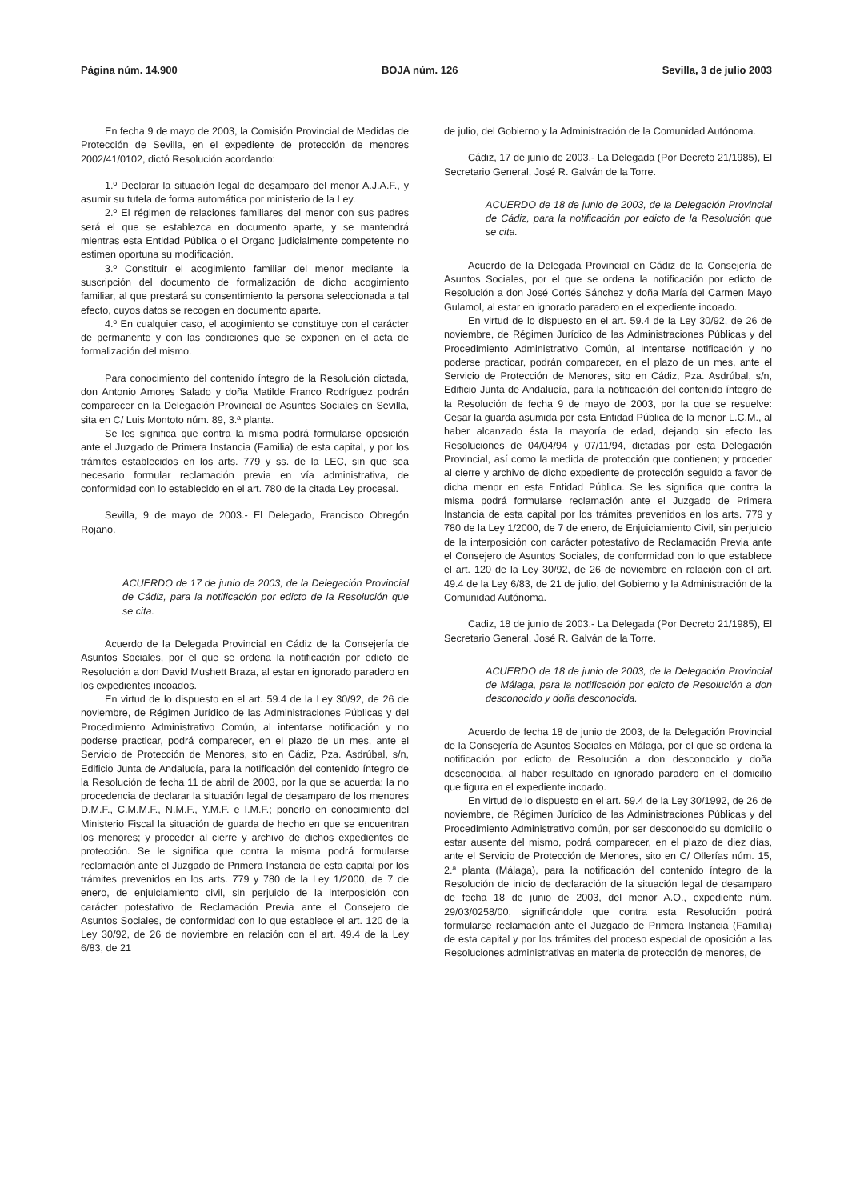Página núm. 14.900 BOJA núm. 126 Sevilla, 3 de julio 2003
En fecha 9 de mayo de 2003, la Comisión Provincial de Medidas de Protección de Sevilla, en el expediente de protección de menores 2002/41/0102, dictó Resolución acordando:
1.º Declarar la situación legal de desamparo del menor A.J.A.F., y asumir su tutela de forma automática por ministerio de la Ley.
2.º El régimen de relaciones familiares del menor con sus padres será el que se establezca en documento aparte, y se mantendrá mientras esta Entidad Pública o el Organo judicialmente competente no estimen oportuna su modificación.
3.º Constituir el acogimiento familiar del menor mediante la suscripción del documento de formalización de dicho acogimiento familiar, al que prestará su consentimiento la persona seleccionada a tal efecto, cuyos datos se recogen en documento aparte.
4.º En cualquier caso, el acogimiento se constituye con el carácter de permanente y con las condiciones que se exponen en el acta de formalización del mismo.
Para conocimiento del contenido íntegro de la Resolución dictada, don Antonio Amores Salado y doña Matilde Franco Rodríguez podrán comparecer en la Delegación Provincial de Asuntos Sociales en Sevilla, sita en C/ Luis Montoto núm. 89, 3.ª planta.
Se les significa que contra la misma podrá formularse oposición ante el Juzgado de Primera Instancia (Familia) de esta capital, y por los trámites establecidos en los arts. 779 y ss. de la LEC, sin que sea necesario formular reclamación previa en vía administrativa, de conformidad con lo establecido en el art. 780 de la citada Ley procesal.
Sevilla, 9 de mayo de 2003.- El Delegado, Francisco Obregón Rojano.
ACUERDO de 17 de junio de 2003, de la Delegación Provincial de Cádiz, para la notificación por edicto de la Resolución que se cita.
Acuerdo de la Delegada Provincial en Cádiz de la Consejería de Asuntos Sociales, por el que se ordena la notificación por edicto de Resolución a don David Mushett Braza, al estar en ignorado paradero en los expedientes incoados.
En virtud de lo dispuesto en el art. 59.4 de la Ley 30/92, de 26 de noviembre, de Régimen Jurídico de las Administraciones Públicas y del Procedimiento Administrativo Común, al intentarse notificación y no poderse practicar, podrá comparecer, en el plazo de un mes, ante el Servicio de Protección de Menores, sito en Cádiz, Pza. Asdrúbal, s/n, Edificio Junta de Andalucía, para la notificación del contenido íntegro de la Resolución de fecha 11 de abril de 2003, por la que se acuerda: la no procedencia de declarar la situación legal de desamparo de los menores D.M.F., C.M.M.F., N.M.F., Y.M.F. e I.M.F.; ponerlo en conocimiento del Ministerio Fiscal la situación de guarda de hecho en que se encuentran los menores; y proceder al cierre y archivo de dichos expedientes de protección. Se le significa que contra la misma podrá formularse reclamación ante el Juzgado de Primera Instancia de esta capital por los trámites prevenidos en los arts. 779 y 780 de la Ley 1/2000, de 7 de enero, de enjuiciamiento civil, sin perjuicio de la interposición con carácter potestativo de Reclamación Previa ante el Consejero de Asuntos Sociales, de conformidad con lo que establece el art. 120 de la Ley 30/92, de 26 de noviembre en relación con el art. 49.4 de la Ley 6/83, de 21
de julio, del Gobierno y la Administración de la Comunidad Autónoma.
Cádiz, 17 de junio de 2003.- La Delegada (Por Decreto 21/1985), El Secretario General, José R. Galván de la Torre.
ACUERDO de 18 de junio de 2003, de la Delegación Provincial de Cádiz, para la notificación por edicto de la Resolución que se cita.
Acuerdo de la Delegada Provincial en Cádiz de la Consejería de Asuntos Sociales, por el que se ordena la notificación por edicto de Resolución a don José Cortés Sánchez y doña María del Carmen Mayo Gulamol, al estar en ignorado paradero en el expediente incoado.
En virtud de lo dispuesto en el art. 59.4 de la Ley 30/92, de 26 de noviembre, de Régimen Jurídico de las Administraciones Públicas y del Procedimiento Administrativo Común, al intentarse notificación y no poderse practicar, podrán comparecer, en el plazo de un mes, ante el Servicio de Protección de Menores, sito en Cádiz, Pza. Asdrúbal, s/n, Edificio Junta de Andalucía, para la notificación del contenido íntegro de la Resolución de fecha 9 de mayo de 2003, por la que se resuelve: Cesar la guarda asumida por esta Entidad Pública de la menor L.C.M., al haber alcanzado ésta la mayoría de edad, dejando sin efecto las Resoluciones de 04/04/94 y 07/11/94, dictadas por esta Delegación Provincial, así como la medida de protección que contienen; y proceder al cierre y archivo de dicho expediente de protección seguido a favor de dicha menor en esta Entidad Pública. Se les significa que contra la misma podrá formularse reclamación ante el Juzgado de Primera Instancia de esta capital por los trámites prevenidos en los arts. 779 y 780 de la Ley 1/2000, de 7 de enero, de Enjuiciamiento Civil, sin perjuicio de la interposición con carácter potestativo de Reclamación Previa ante el Consejero de Asuntos Sociales, de conformidad con lo que establece el art. 120 de la Ley 30/92, de 26 de noviembre en relación con el art. 49.4 de la Ley 6/83, de 21 de julio, del Gobierno y la Administración de la Comunidad Autónoma.
Cadiz, 18 de junio de 2003.- La Delegada (Por Decreto 21/1985), El Secretario General, José R. Galván de la Torre.
ACUERDO de 18 de junio de 2003, de la Delegación Provincial de Málaga, para la notificación por edicto de Resolución a don desconocido y doña desconocida.
Acuerdo de fecha 18 de junio de 2003, de la Delegación Provincial de la Consejería de Asuntos Sociales en Málaga, por el que se ordena la notificación por edicto de Resolución a don desconocido y doña desconocida, al haber resultado en ignorado paradero en el domicilio que figura en el expediente incoado.
En virtud de lo dispuesto en el art. 59.4 de la Ley 30/1992, de 26 de noviembre, de Régimen Jurídico de las Administraciones Públicas y del Procedimiento Administrativo común, por ser desconocido su domicilio o estar ausente del mismo, podrá comparecer, en el plazo de diez días, ante el Servicio de Protección de Menores, sito en C/ Ollerías núm. 15, 2.ª planta (Málaga), para la notificación del contenido íntegro de la Resolución de inicio de declaración de la situación legal de desamparo de fecha 18 de junio de 2003, del menor A.O., expediente núm. 29/03/0258/00, significándole que contra esta Resolución podrá formularse reclamación ante el Juzgado de Primera Instancia (Familia) de esta capital y por los trámites del proceso especial de oposición a las Resoluciones administrativas en materia de protección de menores, de